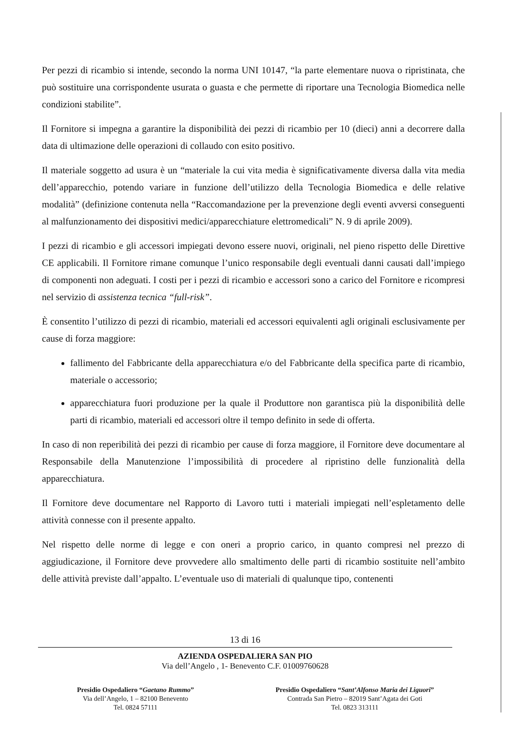Per pezzi di ricambio si intende, secondo la norma UNI 10147, “la parte elementare nuova o ripristinata, che può sostituire una corrispondente usurata o guasta e che permette di riportare una Tecnologia Biomedica nelle condizioni stabilite”.
Il Fornitore si impegna a garantire la disponibilità dei pezzi di ricambio per 10 (dieci) anni a decorrere dalla data di ultimazione delle operazioni di collaudo con esito positivo.
Il materiale soggetto ad usura è un “materiale la cui vita media è significativamente diversa dalla vita media dell’apparecchio, potendo variare in funzione dell’utilizzo della Tecnologia Biomedica e delle relative modalità” (definizione contenuta nella “Raccomandazione per la prevenzione degli eventi avversi conseguenti al malfunzionamento dei dispositivi medici/apparecchiature elettromedicali” N. 9 di aprile 2009).
I pezzi di ricambio e gli accessori impiegati devono essere nuovi, originali, nel pieno rispetto delle Direttive CE applicabili. Il Fornitore rimane comunque l’unico responsabile degli eventuali danni causati dall’impiego di componenti non adeguati. I costi per i pezzi di ricambio e accessori sono a carico del Fornitore e ricompresi nel servizio di assistenza tecnica “full-risk”.
È consentito l’utilizzo di pezzi di ricambio, materiali ed accessori equivalenti agli originali esclusivamente per cause di forza maggiore:
fallimento del Fabbricante della apparecchiatura e/o del Fabbricante della specifica parte di ricambio, materiale o accessorio;
apparecchiatura fuori produzione per la quale il Produttore non garantisca più la disponibilità delle parti di ricambio, materiali ed accessori oltre il tempo definito in sede di offerta.
In caso di non reperibilità dei pezzi di ricambio per cause di forza maggiore, il Fornitore deve documentare al Responsabile della Manutenzione l’impossibilità di procedere al ripristino delle funzionalità della apparecchiatura.
Il Fornitore deve documentare nel Rapporto di Lavoro tutti i materiali impiegati nell’espletamento delle attività connesse con il presente appalto.
Nel rispetto delle norme di legge e con oneri a proprio carico, in quanto compresi nel prezzo di aggiudicazione, il Fornitore deve provvedere allo smaltimento delle parti di ricambio sostituite nell’ambito delle attività previste dall’appalto. L’eventuale uso di materiali di qualunque tipo, contenenti
13 di 16
AZIENDA OSPEDALIERA SAN PIO
Via dell’Angelo , 1- Benevento C.F. 01009760628
Presidio Ospedaliero “Gaetano Rummo”
Via dell’Angelo, 1 – 82100 Benevento
Tel. 0824 57111
Presidio Ospedaliero “Sant’Alfonso Maria dei Liguori”
Contrada San Pietro – 82019 Sant’Agata dei Goti
Tel. 0823 313111